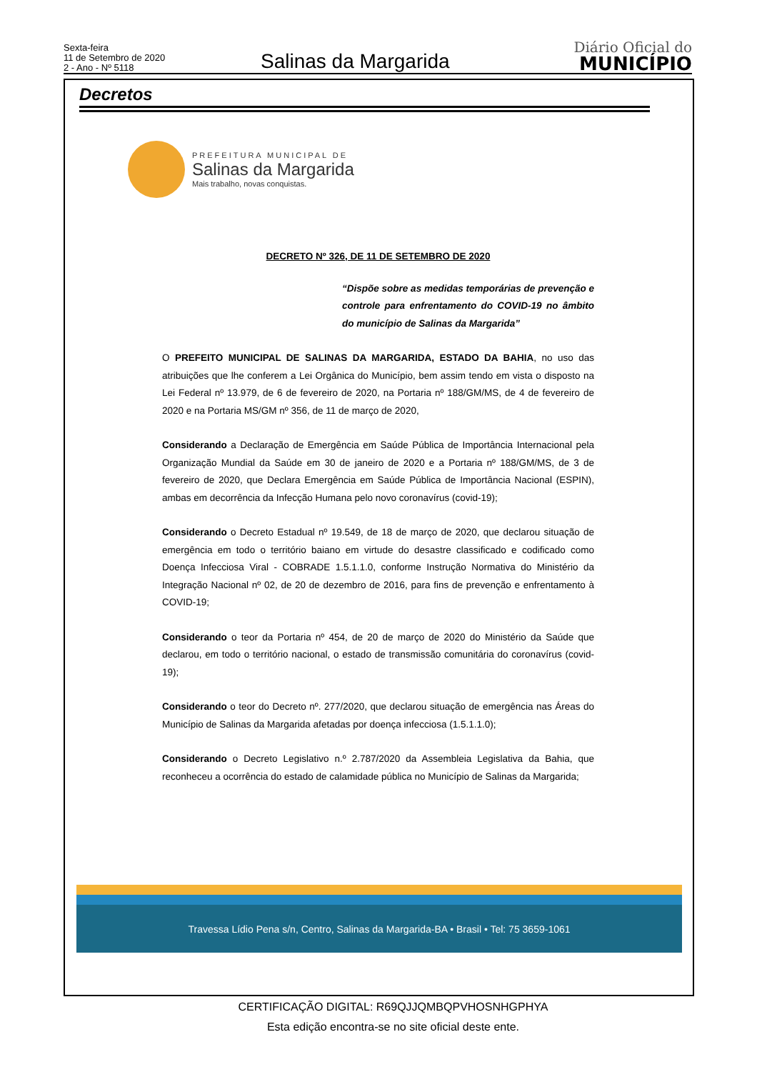Sexta-feira
11 de Setembro de 2020
2 - Ano - Nº 5118
Salinas da Margarida
Diário Oficial do
MUNICÍPIO
Decretos
PREFEITURA MUNICIPAL DE
Salinas da Margarida
Mais trabalho, novas conquistas.
DECRETO Nº 326, DE 11 DE SETEMBRO DE 2020
“Dispõe sobre as medidas temporárias de prevenção e controle para enfrentamento do COVID-19 no âmbito do município de Salinas da Margarida”
O PREFEITO MUNICIPAL DE SALINAS DA MARGARIDA, ESTADO DA BAHIA, no uso das atribuições que lhe conferem a Lei Orgânica do Município, bem assim tendo em vista o disposto na Lei Federal nº 13.979, de 6 de fevereiro de 2020, na Portaria nº 188/GM/MS, de 4 de fevereiro de 2020 e na Portaria MS/GM nº 356, de 11 de março de 2020,
Considerando a Declaração de Emergência em Saúde Pública de Importância Internacional pela Organização Mundial da Saúde em 30 de janeiro de 2020 e a Portaria nº 188/GM/MS, de 3 de fevereiro de 2020, que Declara Emergência em Saúde Pública de Importância Nacional (ESPIN), ambas em decorrência da Infecção Humana pelo novo coronavírus (covid-19);
Considerando o Decreto Estadual nº 19.549, de 18 de março de 2020, que declarou situação de emergência em todo o território baiano em virtude do desastre classificado e codificado como Doença Infecciosa Viral - COBRADE 1.5.1.1.0, conforme Instrução Normativa do Ministério da Integração Nacional nº 02, de 20 de dezembro de 2016, para fins de prevenção e enfrentamento à COVID-19;
Considerando o teor da Portaria nº 454, de 20 de março de 2020 do Ministério da Saúde que declarou, em todo o território nacional, o estado de transmissão comunitária do coronavírus (covid-19);
Considerando o teor do Decreto nº. 277/2020, que declarou situação de emergência nas Áreas do Município de Salinas da Margarida afetadas por doença infecciosa (1.5.1.1.0);
Considerando o Decreto Legislativo n.º 2.787/2020 da Assembleia Legislativa da Bahia, que reconheceu a ocorrência do estado de calamidade pública no Município de Salinas da Margarida;
Travessa Lídio Pena s/n, Centro, Salinas da Margarida-BA • Brasil • Tel: 75 3659-1061
CERTIFICAÇÃO DIGITAL: R69QJJQMBQPVHOSNHGPHYA
Esta edição encontra-se no site oficial deste ente.